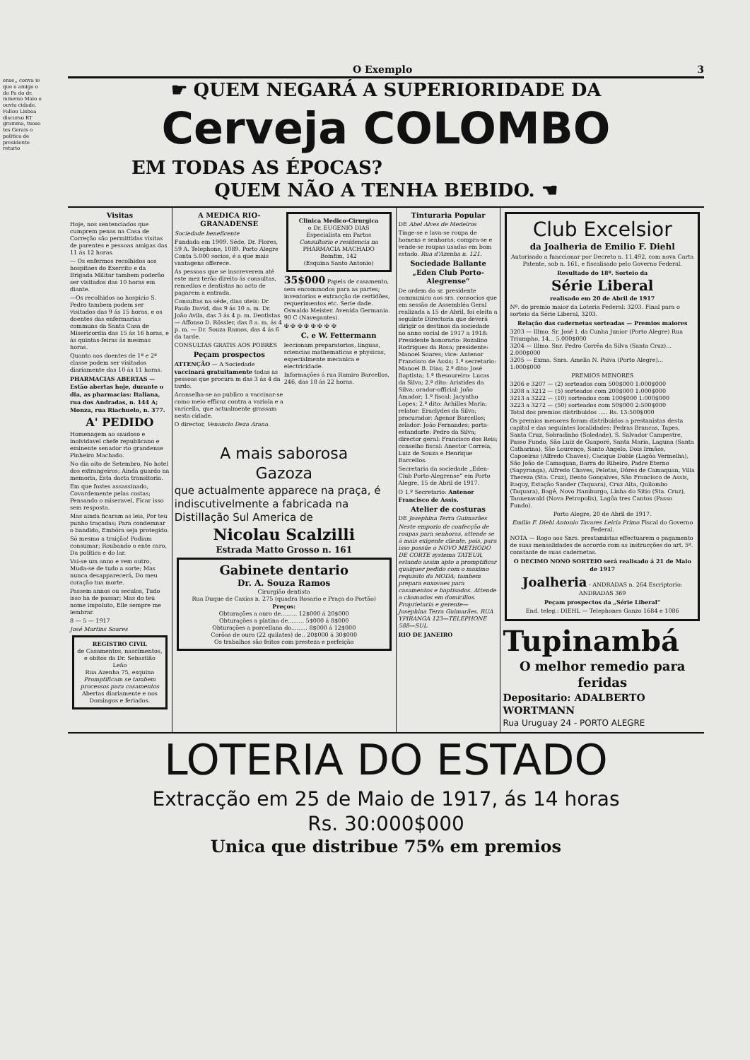ense,, conva ie que o amigo o do Pa do dr. mmemo Maio o ouviu cidade. Fallou Lisboa discurso RT gramma, tuoso tes Gerais o politico de presidente retario
O Exemplo 3
☛ QUEM NEGARÁ A SUPERIORIDADE DA
Cerveja COLOMBO
EM TODAS AS ÉPOCAS?
QUEM NÃO A TENHA BEBIDO. ☚
Visitas
Hoje, nos sentenciados que cumprem penas na Casa de Correção são permittidas visitas de parentes e pessoas amigas das 11 ás 12 horas.
— Os enfermos recolhidos aos hospitaes do Exercito e da Brigada Militar tambem poderão ser visitados das 10 horas em diante.
—Os recolhidos ao hospicio S. Pedro tambem podem ser visitados das 9 ás 15 horas, e os doentes das enfermarias communs da Santa Casa de Misericordia das 15 ás 16 horas, e ás quintas-feiras ás mesmas horas.
Quanto aos doentes de 1ª e 2ª classe podem ser visitados diariamente das 10 ás 11 horas.
PHARMACIAS ABERTAS — Estão abertas hoje, durante o dia, as pharmacias: Italiana, rua dos Andradas, n. 144 A; Monza, rua Riachuelo, n. 377.
A' PEDIDO
Homenagem ao saudoso e inolvidavel chefe republicano e eminente senador rio grandense Pinheiro Machado.
No dia oito de Setembro, No hotel dos extrangeiros; Ainda guardo na memoria, Esta dacta transitoria.
Em que fostes assassinado, Covardemente pelas costas; Pensando o miseravel, Ficar isso sem resposta.
Mas ainda ficaram as leis, Por teu punho traçadas; Para condemnar o bandido, Embóra seja protegido.
Só mesmo a traição! Podiam consumar; Roubando o ente caro, Da politica e do lar.
Vai-se um anno e vem outro, Muda-se de tudo a sorte; Mas nunca desapparecerá, Do meu coração tua morte.
Passem annos ou seculos, Tudo isso ha de passar; Mas do teu nome impoluto, Elle sempre me lembrar.
8 — 5 — 1917
José Martins Soares
REGISTRO CIVIL
de Casamentos, nascimentos, e obitos da Dr. Sebastião Leão
Rua Azenha 75, esquina
Promptificam se tambem processos para casamentos
Abertas diariamente e nos Domingos e feriados.
A MEDICA RIO-GRANADENSE
Sociedade beneficente
Fundada em 1909. Séde, Dr. Flores, 59 A. Telephone, 1089. Porto Alegre Conta 5.000 socios, é a que mais vantagens offerece.
As pessoas que se inscreverem até este mez terão direito ás consultas, remedios e dentistas no acto de pagarem a entrada.
Consultas na séde, dias uteis: Dr. Paulo David, das 9 ás 10 a. m. Dr. João Avila, das 3 ás 4 p. m. Dentistas — Affonso D. Rössler, das 8 a. m. ás 4 p. m. — Dr. Souza Ramos, das 4 ás 6 da tarde.
CONSULTAS GRATIS AOS POBRES
Peçam prospectos
ATTENÇÃO — A Sociedade vaccinará gratuitamente todas as pessoas que procura m das 3 ás 4 da tardo.
Aconselha-se ao publico a vaccinar-se como meio efficaz contra a variola e a varicella, que actualmente grassam nesta cidade.
O director, Venancio Deza Arana.
Clinica Medico-Cirurgica
o Dr. EUGENIO DIAS
Especialista em Partos
Consultorio e residencia na PHARMACIA MACHADO
Bomfim, 142
(Esquina Santo Antonio)
35$000 Papeis de casamento, sem encommodos para as partes; inventorios e extracção de certidões, requerimentos etc. Serie dade. Oswaldo Meister. Avenida Germania. 90 C (Navegantes).
✠ ✠ ✠ ✠ ✠ ✠ ✠ ✠
C. e W. Fettermann
leccionam preparatorios, linguas, sciencias mathematicas e physicas, especialmente mecanica e electricidade.
Informações á rua Ramiro Barcellos, 246, das 18 ás 22 horas.
A mais saborosa
Gazoza
que actualmente apparece na praça, é indiscutivelmente a fabricada na Distillação Sul America de
Nicolau Scalzilli
Estrada Matto Grosso n. 161
Gabinete dentario
Dr. A. Souza Ramos
Cirurgião dentista
Rua Duque de Caxias n. 275 (quadra Rosario e Praça do Portão)
Preços:
Obturações a ouro de......... 12$000 á 20$000
Obturações a platina de......... 5$000 á 8$000
Obturações a porcellana do......... 8$000 á 12$000
Corôas de ouro (22 quilates) de.. 20$000 á 30$000
Os trabalhos são feitos com presteza e perfeição
Tinturaria Popular
DE Abel Alves de Medeiros
Tinge-se e lava-se roupa de homens e senhoras; compra-se e vende-se roupas usadas em bom estado. Rua d'Azenha n. 121.
Sociedade Ballante „Eden Club Porto-Alegrense“
De ordem do sr. presidente communico aos srs. consocios que em sessão de Assembléa Geral realizada a 15 de Abril, foi eleita a seguinte Directoria que deverá dirigir os destinos da sociedade no anno social de 1917 a 1918: Presidente honorario: Rozalino Rodrigues da Rosa; presidente: Manoel Soares; vice: Antenor Francisco de Assis; 1.º secretario: Manoel B. Dias; 2.º dito: José Baptista; 1.º thesoureiro: Lucas da Silva; 2.º dito: Aristides da Silva; orador-official: João Amador; 1.º fiscal: Jacyntho Lopes; 2.º dito: Achilles Maria; relator: Eraclydes da Silva; procurador: Agenor Barcellos; zelador: João Fernandes; porta-estandarte: Pedro da Silva; director geral: Francisco dos Reis; conselho fiscal: Anestor Correia, Luiz de Souza e Henrique Barcellos.
Secretaria da sociedade „Eden-Club Porto-Alegrense“ em Porto Alegre, 15 de Abril de 1917.
O 1.º Secretario: Antenor Francisco de Assis.
Atelier de costuras
DE Josephina Terra Guimarães
Neste emporio de confecção de roupas para senhoras, attende se á mais exigente cliente, pois, para isso possúe o NOVO METHODO DE CORTE systema TATEUR, estando assim apto a promptificar qualquer pedido com o maximo requisito da MODA; tambem prepara enxovaes para casamentos e baptisados. Attende a chamados em domicilios. Proprietaria e gerente— Josephina Terra Guimarães. RUA YPIRANGA 123—TELEPHONE 588—SUL
RIO DE JANEIRO
Club Excelsior
da Joalheria de Emilio F. Diehl
Autorisado a funccionar por Decreto n. 11.492, com nova Carta Patente, sob n. 161, e fiscalisado pelo Governo Federal.
Resultado do 18º. Sorteio da
Série Liberal
realisado em 20 de Abril de 1917
Nº. do premio maior da Loteria Federal: 3203. Final para o sorteio da Série Liberal, 3203.
Relação das cadernetas sorteadas — Premios maiores
3203 — Illmo. Sr. José I. da Cunha Junior (Porto Alegre) Rua Triumpho, 14... 5.000$000
3204 — Illmo. Snr. Pedro Corrêa da Silva (Santa Cruz)... 2.000$000
3205 — Exma. Snra. Amelia N. Paiva (Porto Alegre)... 1:000$000
PREMIOS MENORES
3206 e 3207 — (2) sorteados com 500$000 1:000$000
3208 a 3212 — (5) sorteados com 200$000 1:000$000
3213 a 3222 — (10) sorteados com 100$000 1:000$000
3223 a 3272 — (50) sorteados com 50$000 2:500$000
Total dos premios distribuidos ..... Rs. 13:500$000
Os premios menores foram distribuidos a prestanistas desta capital e das seguintes localidades: Pedras Brancas, Tapes, Santa Cruz, Sobradinho (Soledade), S. Salvador Campestre, Passo Fundo, São Luiz de Guaporé, Santa Maria, Laguna (Santa Catharina), São Lourenço, Santo Angelo, Dois Irmãos, Capoeiras (Alfredo Chaves), Cacique Doble (Lagôa Vermelha), São João de Camaquan, Barra do Ribeiro, Padre Eterno (Sapyranga), Alfredo Chaves, Pelotas, Dôres de Camaquan, Villa Thereza (Sta. Cruz), Bento Gonçalves, São Francisco de Assis, Itaquy, Estação Sander (Taquara), Cruz Alta, Quilombo (Taquara), Bagé, Novo Hamburgo, Linha do Sitio (Sta. Cruz), Tannenwald (Nova Petropolis), Lagôa tres Cantos (Passo Fundo).
Porto Alegre, 20 de Abril de 1917.
Emilio F. Diehl Antonio Tavares Leiria Primo Fiscal do Governo Federal.
NOTA — Rogo aos Snrs. prestamistas effectuarem o pagamento de suas mensalidades de accordo com as instrucções do art. 5º. constante de suas cadernetas.
O DECIMO NONO SORTEIO será realisado á 21 de Maio de 1917
Joalheria - ANDRADAS n. 264 Escriptorio: ANDRADAS 369
Peçam prospectos da „Série Liberal“
End. teleg.: DIEHL — Telephones Ganzo 1684 e 1086
Tupinambá
O melhor remedio para feridas
Depositario: ADALBERTO WORTMANN
Rua Uruguay 24 - PORTO ALEGRE
LOTERIA DO ESTADO
Extracção em 25 de Maio de 1917, ás 14 horas
Rs. 30:000$000
Unica que distribue 75% em premios